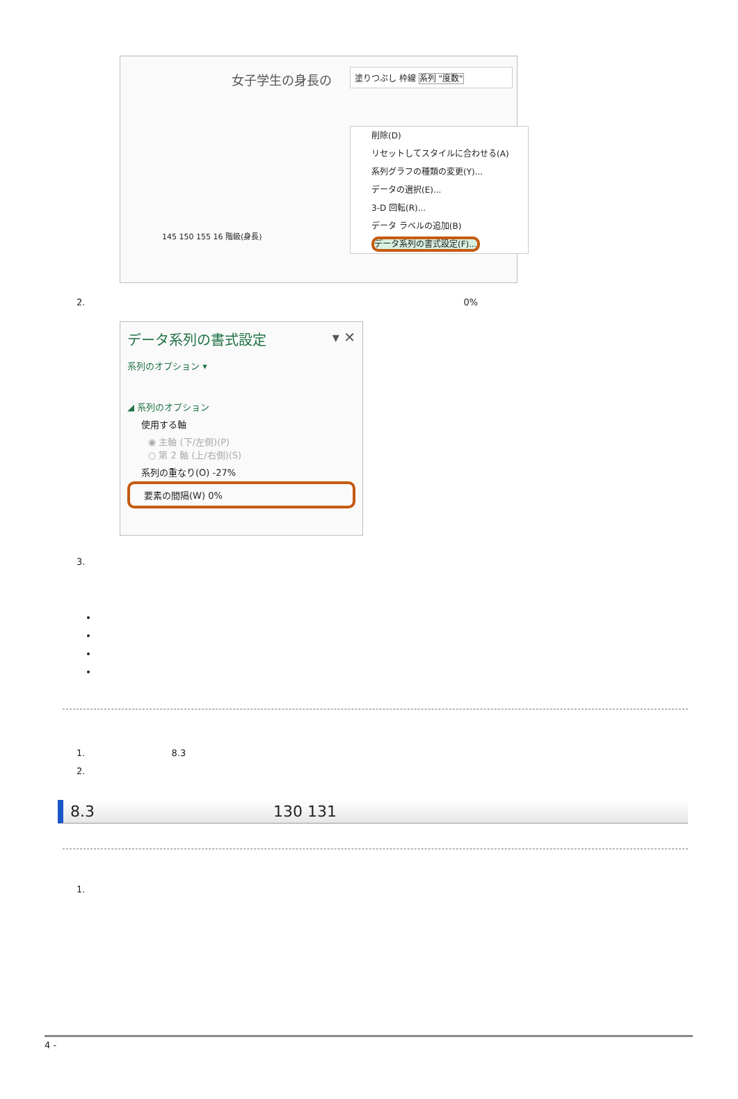女子学生の身長の
塗りつぶし 枠線 系列 "度数"
削除(D)
リセットしてスタイルに合わせる(A)
系列グラフの種類の変更(Y)...
データの選択(E)...
3-D 回転(R)...
データ ラベルの追加(B)
データ系列の書式設定(F)...
145 150 155 16 階級(身長)
2. 0%
データ系列の書式設定 ▾ ✕
系列のオプション ▾
◢ 系列のオプション
使用する軸
◉ 主軸 (下/左側)(P)
○ 第 2 軸 (上/右側)(S)
系列の重なり(O) -27%
要素の間隔(W) 0%
3.
1. 8.3
2.
8.3 130 131
1.
4 -